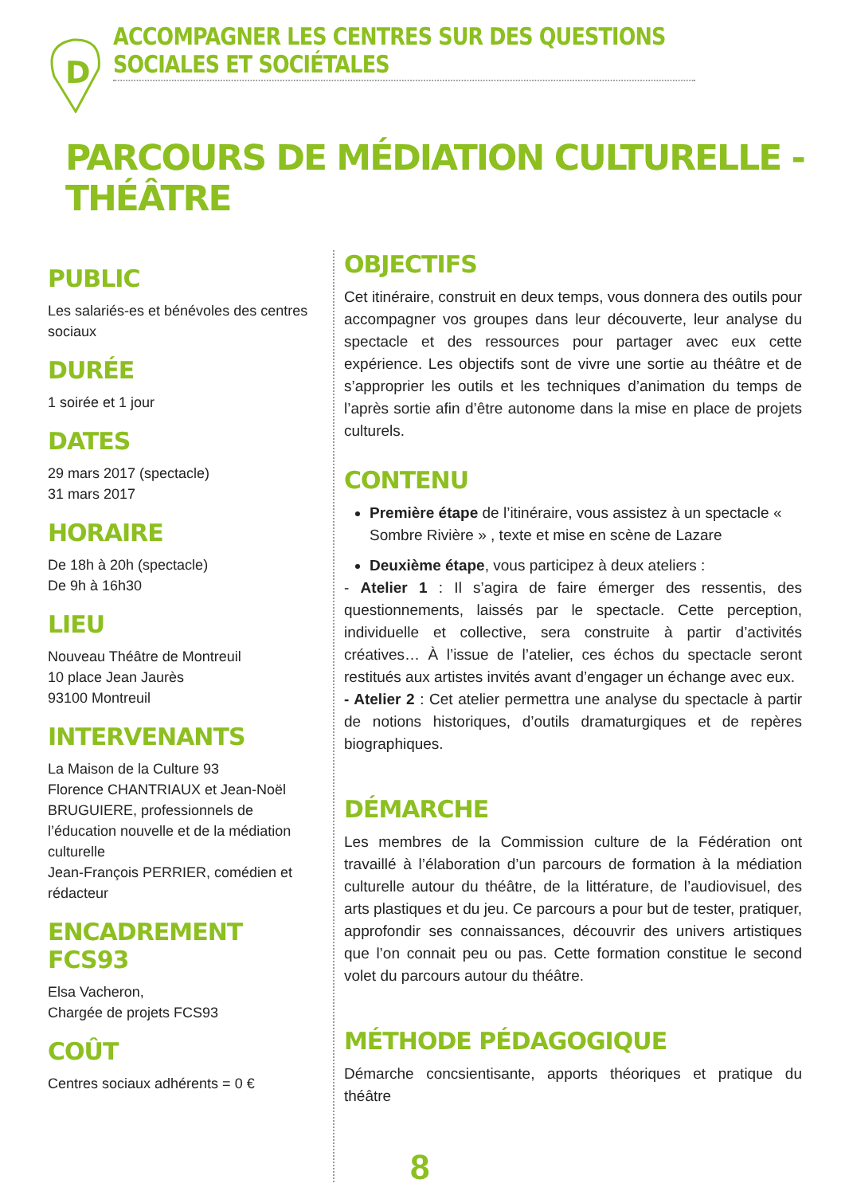D
ACCOMPAGNER LES CENTRES SUR DES QUESTIONS SOCIALES ET SOCIÉTALES
PARCOURS DE MÉDIATION CULTURELLE - THÉÂTRE
PUBLIC
Les salariés-es et bénévoles des centres sociaux
DURÉE
1 soirée et 1 jour
DATES
29 mars 2017 (spectacle)
31 mars 2017
HORAIRE
De 18h à 20h (spectacle)
De 9h à 16h30
LIEU
Nouveau Théâtre de Montreuil
10 place Jean Jaurès
93100 Montreuil
INTERVENANTS
La Maison de la Culture 93
Florence CHANTRIAUX et Jean-Noël BRUGUIERE, professionnels de l’éducation nouvelle et de la médiation culturelle
Jean-François PERRIER, comédien et rédacteur
ENCADREMENT FCS93
Elsa Vacheron,
Chargée de projets FCS93
COÛT
Centres sociaux adhérents = 0 €
OBJECTIFS
Cet itinéraire, construit en deux temps, vous donnera des outils pour accompagner vos groupes dans leur découverte, leur analyse du spectacle et des ressources pour partager avec eux cette expérience. Les objectifs sont de vivre une sortie au théâtre et de s’approprier les outils et les techniques d’animation du temps de l’après sortie afin d’être autonome dans la mise en place de projets culturels.
CONTENU
Première étape de l’itinéraire, vous assistez à un spectacle « Sombre Rivière » , texte et mise en scène de Lazare
Deuxième étape, vous participez à deux ateliers :
- Atelier 1 : Il s’agira de faire émerger des ressentis, des questionnements, laissés par le spectacle. Cette perception, individuelle et collective, sera construite à partir d’activités créatives… À l’issue de l’atelier, ces échos du spectacle seront restitués aux artistes invités avant d’engager un échange avec eux.
- Atelier 2 : Cet atelier permettra une analyse du spectacle à partir de notions historiques, d’outils dramaturgiques et de repères biographiques.
DÉMARCHE
Les membres de la Commission culture de la Fédération ont travaillé à l’élaboration d’un parcours de formation à la médiation culturelle autour du théâtre, de la littérature, de l’audiovisuel, des arts plastiques et du jeu. Ce parcours a pour but de tester, pratiquer, approfondir ses connaissances, découvrir des univers artistiques que l’on connait peu ou pas. Cette formation constitue le second volet du parcours autour du théâtre.
MÉTHODE PÉDAGOGIQUE
Démarche concsientisante, apports théoriques et pratique du théâtre
8